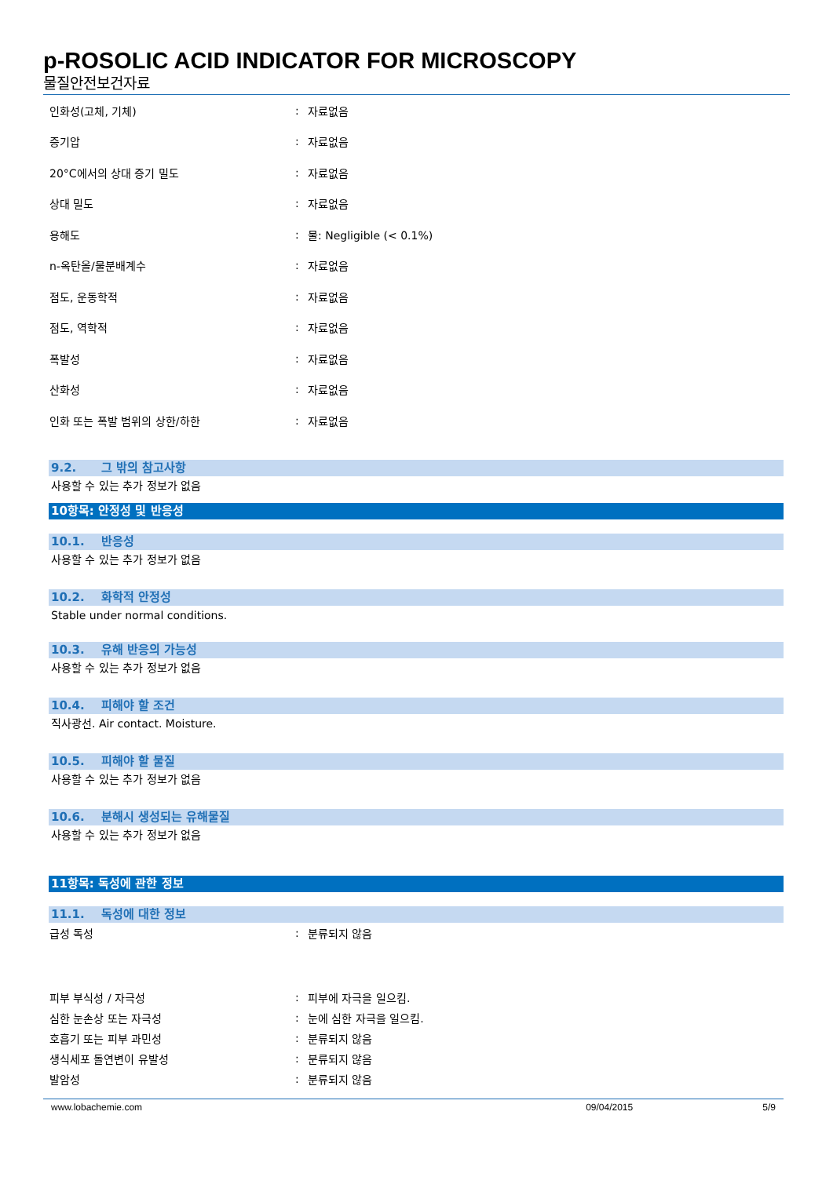p-ROSOLIC ACID INDICATOR FOR MICROSCOPY
물질안전보건자료
| 인화성(고체, 기체) | : | 자료없음 |
| 증기압 | : | 자료없음 |
| 20°C에서의 상대 증기 밀도 | : | 자료없음 |
| 상대 밀도 | : | 자료없음 |
| 용해도 | : | 물: Negligible (< 0.1%) |
| n-옥탄올/물분배계수 | : | 자료없음 |
| 점도, 운동학적 | : | 자료없음 |
| 점도, 역학적 | : | 자료없음 |
| 폭발성 | : | 자료없음 |
| 산화성 | : | 자료없음 |
| 인화 또는 폭발 범위의 상한/하한 | : | 자료없음 |
9.2. 그 밖의 참고사항
사용할 수 있는 추가 정보가 없음
10항목: 안정성 및 반응성
10.1. 반응성
사용할 수 있는 추가 정보가 없음
10.2. 화학적 안정성
Stable under normal conditions.
10.3. 유해 반응의 가능성
사용할 수 있는 추가 정보가 없음
10.4. 피해야 할 조건
직사광선. Air contact. Moisture.
10.5. 피해야 할 물질
사용할 수 있는 추가 정보가 없음
10.6. 분해시 생성되는 유해물질
사용할 수 있는 추가 정보가 없음
11항목: 독성에 관한 정보
11.1. 독성에 대한 정보
| 급성 독성 | : | 분류되지 않음 |
| 피부 부식성 / 자극성 | : | 피부에 자극을 일으킴. |
| 심한 눈손상 또는 자극성 | : | 눈에 심한 자극을 일으킴. |
| 호흡기 또는 피부 과민성 | : | 분류되지 않음 |
| 생식세포 돌연변이 유발성 | : | 분류되지 않음 |
| 발암성 | : | 분류되지 않음 |
www.lobachemie.com 09/04/2015 5/9